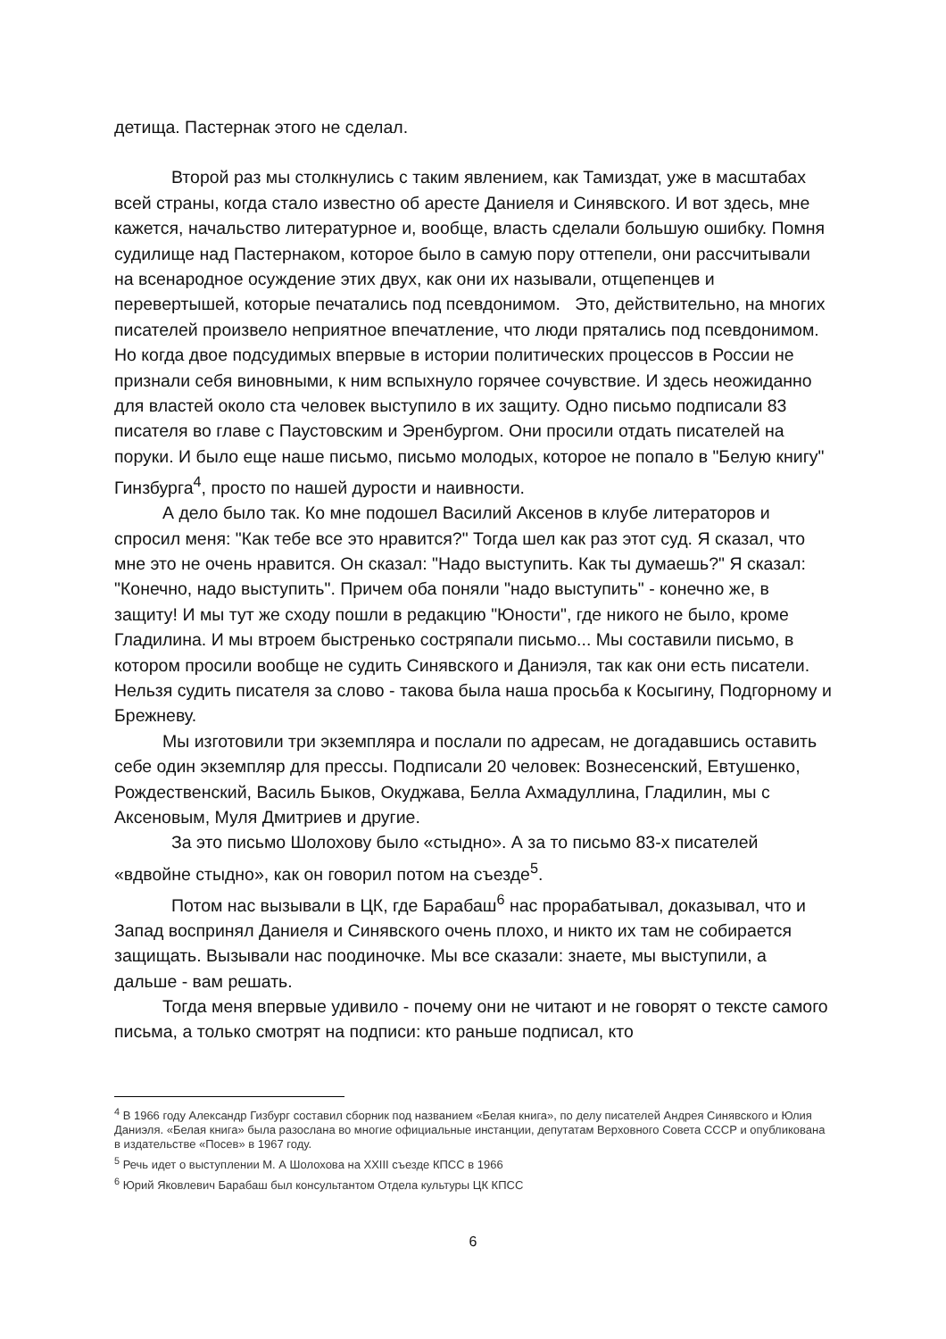детища. Пастернак этого не сделал.
Второй раз мы столкнулись с таким явлением, как Тамиздат, уже в масштабах всей страны, когда стало известно об аресте Даниеля и Синявского. И вот здесь, мне кажется, начальство литературное и, вообще, власть сделали большую ошибку. Помня судилище над Пастернаком, которое было в самую пору оттепели, они рассчитывали на всенародное осуждение этих двух, как они их называли, отщепенцев и перевертышей, которые печатались под псевдонимом. Это, действительно, на многих писателей произвело неприятное впечатление, что люди прятались под псевдонимом. Но когда двое подсудимых впервые в истории политических процессов в России не признали себя виновными, к ним вспыхнуло горячее сочувствие. И здесь неожиданно для властей около ста человек выступило в их защиту. Одно письмо подписали 83 писателя во главе с Паустовским и Эренбургом. Они просили отдать писателей на поруки. И было еще наше письмо, письмо молодых, которое не попало в "Белую книгу" Гинзбурга<sup>4</sup>, просто по нашей дурости и наивности.
А дело было так. Ко мне подошел Василий Аксенов в клубе литераторов и спросил меня: "Как тебе все это нравится?" Тогда шел как раз этот суд. Я сказал, что мне это не очень нравится. Он сказал: "Надо выступить. Как ты думаешь?" Я сказал: "Конечно, надо выступить". Причем оба поняли "надо выступить" - конечно же, в защиту! И мы тут же сходу пошли в редакцию "Юности", где никого не было, кроме Гладилина. И мы втроем быстренько состряпали письмо... Мы составили письмо, в котором просили вообще не судить Синявского и Даниэля, так как они есть писатели. Нельзя судить писателя за слово - такова была наша просьба к Косыгину, Подгорному и Брежневу.
Мы изготовили три экземпляра и послали по адресам, не догадавшись оставить себе один экземпляр для прессы. Подписали 20 человек: Вознесенский, Евтушенко, Рождественский, Василь Быков, Окуджава, Белла Ахмадуллина, Гладилин, мы с Аксеновым, Муля Дмитриев и другие.
За это письмо Шолохову было «стыдно». А за то письмо 83-х писателей «вдвойне стыдно», как он говорил потом на съезде<sup>5</sup>.
Потом нас вызывали в ЦК, где Барабаш<sup>6</sup> нас прорабатывал, доказывал, что и Запад воспринял Даниеля и Синявского очень плохо, и никто их там не собирается защищать. Вызывали нас поодиночке. Мы все сказали: знаете, мы выступили, а дальше - вам решать.
Тогда меня впервые удивило - почему они не читают и не говорят о тексте самого письма, а только смотрят на подписи: кто раньше подписал, кто
<sup>4</sup> В 1966 году Александр Гизбург составил сборник под названием «Белая книга», по делу писателей Андрея Синявского и Юлия Даниэля. «Белая книга» была разослана во многие официальные инстанции, депутатам Верховного Совета СССР и опубликована в издательстве «Посев» в 1967 году.
<sup>5</sup> Речь идет о выступлении М. А Шолохова на XXIII съезде КПСС в 1966
<sup>6</sup> Юрий Яковлевич Барабаш был консультантом Отдела культуры ЦК КПСС
6